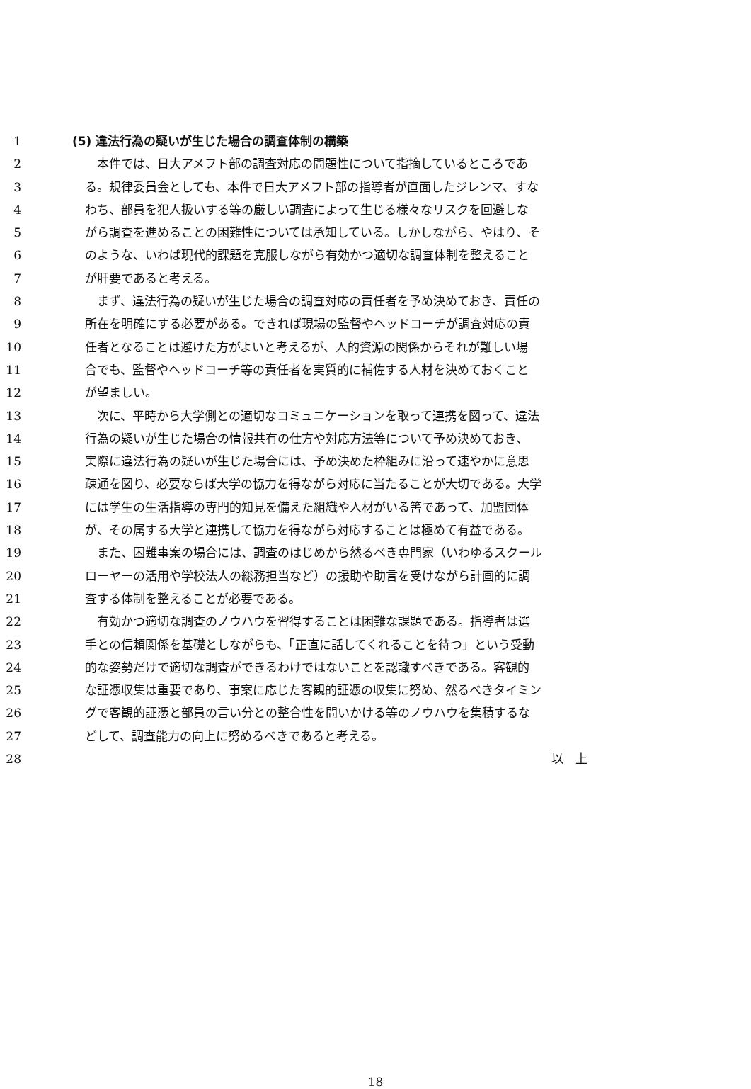1 (5) 違法行為の疑いが生じた場合の調査体制の構築
2 　本件では、日大アメフト部の調査対応の問題性について指摘しているところであ
3 る。規律委員会としても、本件で日大アメフト部の指導者が直面したジレンマ、すな
4 わち、部員を犯人扱いする等の厳しい調査によって生じる様々なリスクを回避しな
5 がら調査を進めることの困難性については承知している。しかしながら、やはり、そ
6 のような、いわば現代的課題を克服しながら有効かつ適切な調査体制を整えること
7 が肝要であると考える。
8 　まず、違法行為の疑いが生じた場合の調査対応の責任者を予め決めておき、責任の
9 所在を明確にする必要がある。できれば現場の監督やヘッドコーチが調査対応の責
10 任者となることは避けた方がよいと考えるが、人的資源の関係からそれが難しい場
11 合でも、監督やヘッドコーチ等の責任者を実質的に補佐する人材を決めておくこと
12 が望ましい。
13 　次に、平時から大学側との適切なコミュニケーションを取って連携を図って、違法
14 行為の疑いが生じた場合の情報共有の仕方や対応方法等について予め決めておき、
15 実際に違法行為の疑いが生じた場合には、予め決めた枠組みに沿って速やかに意思
16 疎通を図り、必要ならば大学の協力を得ながら対応に当たることが大切である。大学
17 には学生の生活指導の専門的知見を備えた組織や人材がいる筈であって、加盟団体
18 が、その属する大学と連携して協力を得ながら対応することは極めて有益である。
19 　また、困難事案の場合には、調査のはじめから然るべき専門家（いわゆるスクール
20 ローヤーの活用や学校法人の総務担当など）の援助や助言を受けながら計画的に調
21 査する体制を整えることが必要である。
22 　有効かつ適切な調査のノウハウを習得することは困難な課題である。指導者は選
23 手との信頼関係を基礎としながらも、「正直に話してくれることを待つ」という受動
24 的な姿勢だけで適切な調査ができるわけではないことを認識すべきである。客観的
25 な証憑収集は重要であり、事案に応じた客観的証憑の収集に努め、然るべきタイミン
26 グで客観的証憑と部員の言い分との整合性を問いかける等のノウハウを集積するな
27 どして、調査能力の向上に努めるべきであると考える。
28 以　上
18